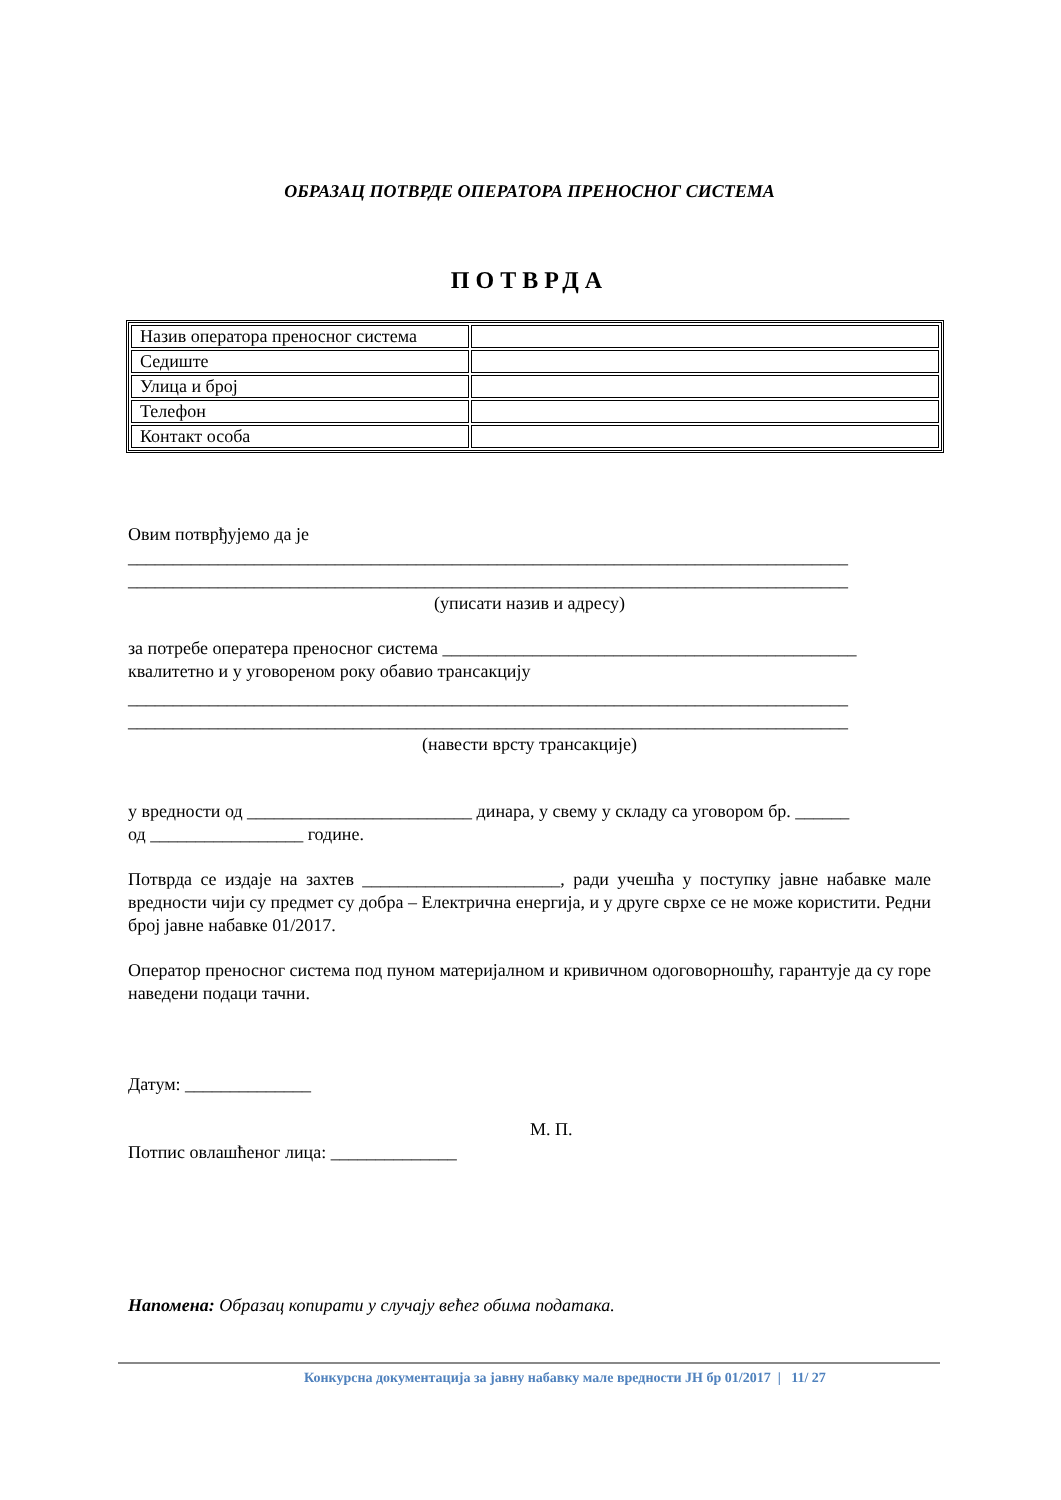ОБРАЗАЦ ПОТВРДЕ ОПЕРАТОРА ПРЕНОСНОГ СИСТЕМА
ПОТВРДА
| Назив оператора преносног система | |
| Седиште | |
| Улица и број | |
| Телефон | |
| Контакт особа | |
Овим потврђујемо да је
________________________________________________________________________________
________________________________________________________________________________
(уписати назив и адресу)
за потребе оператера преносног система ______________________________________________
квалитетно и у уговореном року обавио трансакцију
________________________________________________________________________________
________________________________________________________________________________
(навести врсту трансакције)
у вредности од _________________________ динара, у свему у складу са уговором бр. ______
од _________________ године.
Потврда се издаје на захтев ______________________, ради учешћа у поступку јавне набавке мале вредности чији су предмет су добра – Електрична енергија, и у друге сврхе се не може користити. Редни број јавне набавке 01/2017.
Оператор преносног система под пуном материјалном и кривичном одоговорношћу, гарантује да су горе наведени подаци тачни.
Датум: ______________
М. П.
Потпис овлашћеног лица: ______________
Напомена: Образац копирати у случају већег обима података.
Конкурсна документација за јавну набавку мале вредности ЈН бр 01/2017 | 11/ 27